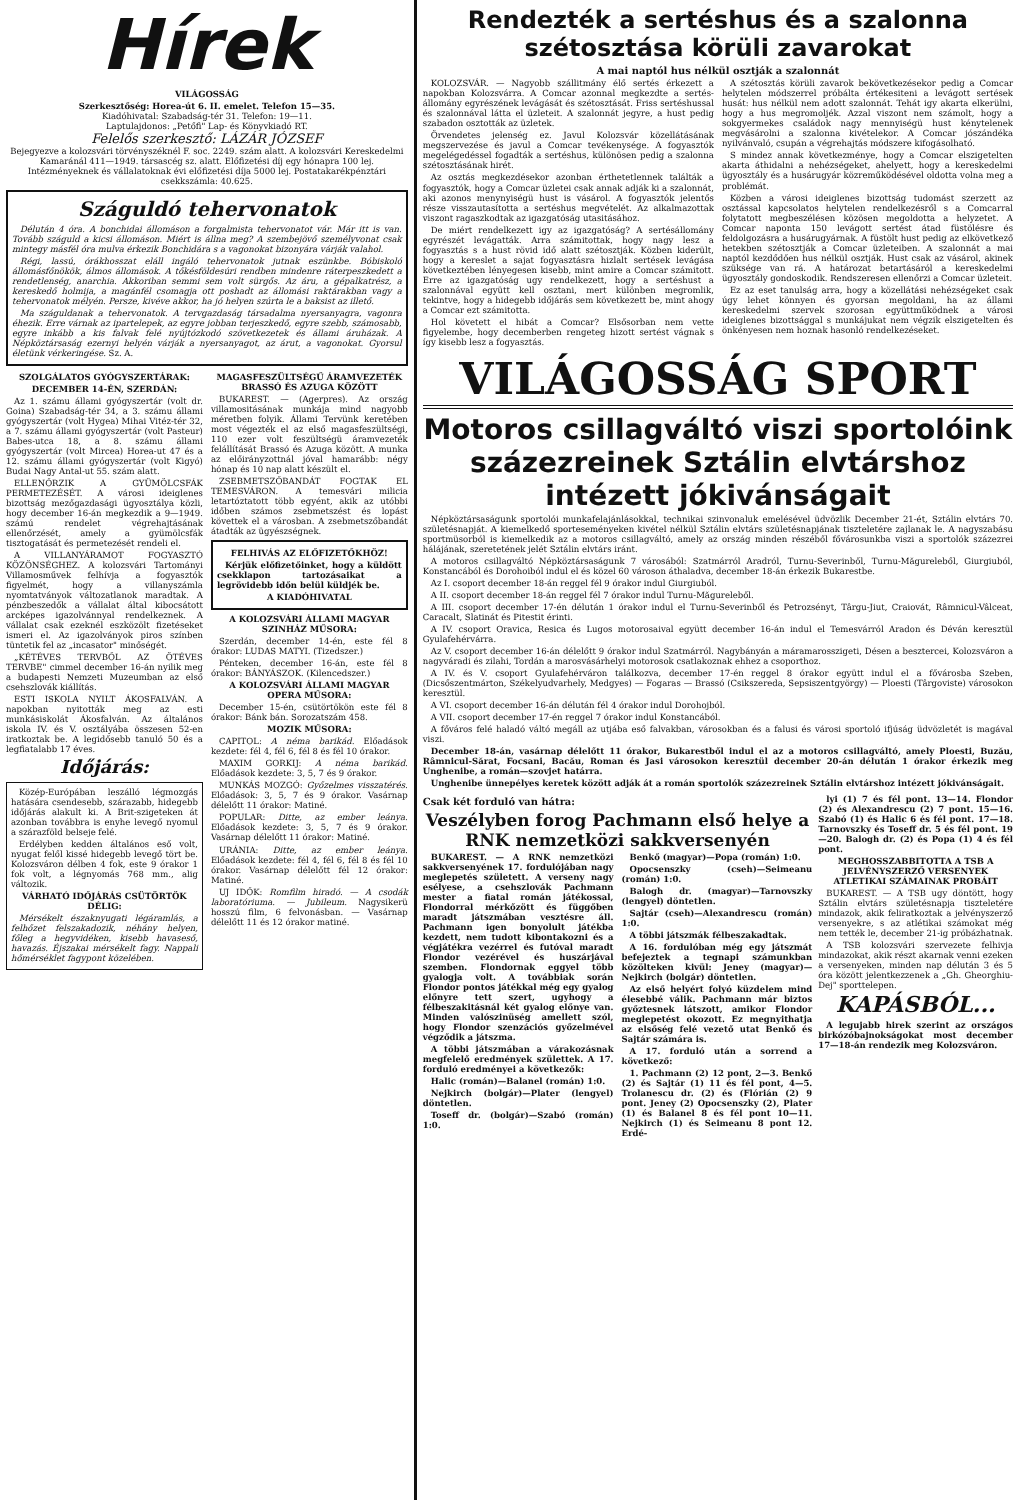Hírek
VILÁGOSSÁG
Szerkesztőség: Horea-út 6. II. emelet. Telefon 15—35.
Kiadóhivatal: Szabadság-tér 31. Telefon: 19—11.
Laptulajdonos: „Petőfi" Lap- és Könyvkiadó RT.
Felelős szerkesztő: LÁZÁR JÓZSEF
Bejegyezve a kolozsvári törvényszéknél F. soc. 2249. szám alatt. A kolozsvári Kereskedelmi Kamaránál 411—1949. társascég sz. alatt. Előfizetési díj egy hónapra 100 lej. Intézményeknek és vállalatoknak évi előfizetési díja 5000 lej. Postatakarékpénztári csekkszámla: 40.625.
Száguldó tehervonatok
Délután 4 óra. A bonchidai állomáson a forgalmista tehervonatot vár. Már itt is van. Tovább száguld a kicsi állomáson. Miért is állna meg? A szembejövő személyvonat csak mintegy másfél óra mulva érkezik Bonchidára s a vagonokat bizonyára várják valahol.
Régi, lassú, órákhosszat eláll ingáló tehervonatok jutnak eszünkbe. Bóbiskoló állomásfőnökök, álmos állomások. A tőkésföldesúri rendben mindenre ráterpeszkedett a rendetlenség, anarchia. Akkoriban semmi sem volt sürgős. Az áru, a gépalkatrész, a kereskedő holmija, a magánfél csomagja ott poshadt az állomási raktárakban vagy a tehervonatok mélyén. Persze, kivéve akkor, ha jó helyen szúrta le a baksist az illető.
Ma száguldanak a tehervonatok. A tervgazdaság társadalma nyersanyagra, vagonra éhezik. Erre várnak az ipartelepek, az egyre jobban terjeszkedő, egyre szebb, számosabb, egyre inkább a kis falvak felé nyújtózkodó szövetkezetek és állami áruházak. A Népköztársaság ezernyi helyén várják a nyersanyagot, az árut, a vagonokat. Gyorsul életünk vérkeringése. Sz. A.
SZOLGÁLATOS GYÓGYSZERTÁRAK:
DECEMBER 14-ÉN, SZERDÁN:
Az 1. számu állami gyógyszertár (volt dr. Goina) Szabadság-tér 34, a 3. számu állami gyógyszertár (volt Hygea) Mihai Vitéz-tér 32, a 7. számu állami gyógyszertár (volt Pasteur) Babes-utca 18, a 8. számu állami gyógyszertár (volt Mircea) Horea-ut 47 és a 12. számu állami gyógyszertár (volt Kigyó) Budai Nagy Antal-ut 55. szám alatt.
ELLENŐRZIK A GYÜMÖLCSFÁK PERMETEZÉSÉT. A városi ideiglenes bizottság mezőgazdasági ügyosztálya közli, hogy december 16-án megkezdik a 9—1949. számú rendelet végrehajtásának ellenőrzését, amely a gyümölcsfák tisztogatását és permetezését rendeli el.
A VILLANYÁRAMOT FOGYASZTÓ KÖZÖNSÉGHEZ. A kolozsvári Tartományi Villamosművek felhívja a fogyasztók figyelmét, hogy a villanyszámla nyomtatványok változatlanok maradtak. A pénzbeszedők a vállalat által kibocsátott arcképes igazolvánnyal rendelkeznek. A vállalat csak ezeknél eszközölt fizetéseket ismeri el. Az igazolványok piros színben tüntetik fel az „incasator" minőségét.
„KÉTÉVES TERVBŐL AZ ÖTÉVES TERVBE" cimmel december 16-án nyilik meg a budapesti Nemzeti Muzeumban az első csehszlovák kiállítás.
ESTI ISKOLA NYILT ÁKOSFALVÁN. A napokban nyitották meg az esti munkásiskolát Ákosfalván. Az általános iskola IV. és V. osztályába összesen 52-en iratkoztak be. A legidősebb tanuló 50 és a legfiatalabb 17 éves.
Időjárás:
Közép-Európában leszálló légmozgás hatására csendesebb, szárazabb, hidegebb időjárás alakult ki. A Brit-szigeteken át azonban továbbra is enyhe levegő nyomul a szárazföld belseje felé.
Erdélyben kedden általános eső volt, nyugat felől kissé hidegebb levegő tört be. Kolozsváron délben 4 fok, este 9 órakor 1 fok volt, a légnyomás 768 mm., alig változik.
VÁRHATÓ IDŐJÁRÁS CSÜTÖRTÖK DÉLIG:
Mérsékelt északnyugati légáramlás, a felhőzet felszakadozik, néhány helyen, főleg a hegyvidéken, kisebb havaseső, havazás. Éjszakai mérsékelt fagy. Nappali hőmérséklet fagypont közelében.
MAGASFESZÜLTSÉGŰ ÁRAMVEZETÉK BRASSÓ ÉS AZUGA KÖZÖTT
BUKAREST. — (Agerpres). Az ország villamositásának munkája mind nagyobb méretben folyik. Állami Tervünk keretében most végezték el az első magasfeszültségi, 110 ezer volt feszültségü áramvezeték felállítását Brassó és Azuga között. A munka az előirányzottnál jóval hamarább: négy hónap és 10 nap alatt készült el.
ZSEBMETSZŐBANDÁT FOGTAK EL TEMESVÁRON. A temesvári milicia letartóztatott több egyént, akik az utóbbi időben számos zsebmetszést és lopást követtek el a városban. A zsebmetszőbandát átadták az ügyészségnek.
FELHIVÁS AZ ELŐFIZETŐKHÖZ!
Kérjük előfizetőinket, hogy a küldött csekklapon tartozásaikat a legrövidebb időn belül küldjék be.
A KIADÓHIVATAL
A KOLOZSVÁRI ÁLLAMI MAGYAR SZINHÁZ MŰSORA:
Szerdán, december 14-én, este fél 8 órakor: LUDAS MATYI. (Tizedszer.)
Pénteken, december 16-án, este fél 8 órakor: BÁNYÁSZOK. (Kilencedszer.)
A KOLOZSVÁRI ÁLLAMI MAGYAR OPERA MŰSORA:
December 15-én, csütörtökön este fél 8 órakor: Bánk bán. Sorozatszám 458.
MOZIK MŰSORA:
CAPITOL: A néma barikád. Előadások kezdete: fél 4, fél 6, fél 8 és fél 10 órakor.
MAXIM GORKIJ: A néma barikád. Előadások kezdete: 3, 5, 7 és 9 órakor.
MUNKÁS MOZGÓ: Győzelmes visszatérés. Előadások: 3, 5, 7 és 9 órakor. Vasárnap délelőtt 11 órakor: Matiné.
POPULAR: Ditte, az ember leánya. Előadások kezdete: 3, 5, 7 és 9 órakor. Vasárnap délelőtt 11 órakor: Matiné.
URÁNIA: Ditte, az ember leánya. Előadások kezdete: fél 4, fél 6, fél 8 és fél 10 órakor. Vasárnap délelőtt fél 12 órakor: Matiné.
UJ IDŐK: Romfilm hiradó. — A csodák laboratóriuma. — Jubileum. Nagysikerü hosszú film, 6 felvonásban. — Vasárnap délelőtt 11 és 12 órakor matiné.
Rendezték a sertéshus és a szalonna szétosztása körüli zavarokat
A mai naptól hus nélkül osztják a szalonnát
KOLOZSVÁR. — Nagyobb szállitmány élő sertés érkezett a napokban Kolozsvárra. A Comcar azonnal megkezdte a sertés-állomány egyrészének levágását és szétosztását. Friss sertéshussal és szalonnával látta el üzleteit. A szalonnát jegyre, a hust pedig szabadon osztották az üzletek.
Örvendetes jelenség ez. Javul Kolozsvár közellátásának megszervezése és javul a Comcar tevékenysége. A fogyasztók megelégedéssel fogadták a sertéshus, különösen pedig a szalonna szétosztásának hirét.
Az osztás megkezdésekor azonban érthetetlennek találták a fogyasztók, hogy a Comcar üzletei csak annak adják ki a szalonnát, aki azonos menynyiségü hust is vásárol. A fogyasztók jelentős része visszautasította a sertéshus megvételét. Az alkalmazottak viszont ragaszkodtak az igazgatóság utasitásához.
De miért rendelkezett igy az igazgatóság? A sertésállomány egyrészét levágatták. Arra számitottak, hogy nagy lesz a fogyasztás s a hust rövid idő alatt szétosztják. Közben kiderült, hogy a kereslet a sajat fogyasztásra hizlalt sertések levágása következtében lényegesen kisebb, mint amire a Comcar számitott. Erre az igazgatóság ugy rendelkezett, hogy a sertéshust a szalonnával együtt kell osztani, mert különben megromlik, tekintve, hogy a hidegebb időjárás sem következett be, mint ahogy a Comcar ezt számitotta.
Hol követett el hibát a Comcar? Elsősorban nem vette figyelembe, hogy decemberben rengeteg hizott sertést vágnak s így kisebb lesz a fogyasztás.
A szétosztás körüli zavarok bekövetkezésekor pedig a Comcar helytelen módszerrel próbálta értékesiteni a levágott sertések husát: hus nélkül nem adott szalonnát. Tehát igy akarta elkerülni, hogy a hus megromoljék. Azzal viszont nem számolt, hogy a sokgyermekes családok nagy mennyiségü hust kénytelenek megvásárolni a szalonna kivételekor. A Comcar jószándéka nyilvánvaló, csupán a végrehajtás módszere kifogásolható.
S mindez annak következménye, hogy a Comcar elszigetelten akarta áthidalni a nehézségeket, ahelyett, hogy a kereskedelmi ügyosztály és a husárugyár közreműködésével oldotta volna meg a problémát.
Közben a városi ideiglenes bizottság tudomást szerzett az osztással kapcsolatos helytelen rendelkezésről s a Comcarral folytatott megbeszélésen közösen megoldotta a helyzetet. A Comcar naponta 150 levágott sertést átad füstölésre és feldolgozásra a husárugyárnak. A füstölt hust pedig az elkövetkező hetekben szétosztják a Comcar üzleteiben. A szalonnát a mai naptól kezdődően hus nélkül osztják. Hust csak az vásárol, akinek szüksége van rá. A határozat betartásáról a kereskedelmi ügyosztály gondoskodik. Rendszeresen ellenőrzi a Comcar üzleteit.
Ez az eset tanulság arra, hogy a közellátási nehézségeket csak úgy lehet könnyen és gyorsan megoldani, ha az állami kereskedelmi szervek szorosan együttműködnek a városi ideiglenes bizottsággal s munkájukat nem végzik elszigetelten és önkényesen nem hoznak hasonló rendelkezéseket.
VILÁGOSSÁG SPORT
Motoros csillagváltó viszi sportolóink százezreinek Sztálin elvtárshoz intézett jókivánságait
Népköztársaságunk sportolói munkafelajánlásokkal, technikai szinvonaluk emelésével üdvözlik December 21-ét, Sztálin elvtárs 70. születésnapját. A kiemelkedő sporteseményeken kivétel nélkül Sztálin elvtárs születésnapjának tiszteletére zajlanak le. A nagyszabásu sportmüsorból is kiemelkedik az a motoros csillagváltó, amely az ország minden részéből fővárosunkba viszi a sportolók százezrei hálájának, szeretetének jelét Sztálin elvtárs iránt.
A motoros csillagváltó Népköztársaságunk 7 városából: Szatmárról Aradról, Turnu-Severinből, Turnu-Măgureleből, Giurgiuból, Konstancából és Dorohoiból indul el és közel 60 városon áthaladva, december 18-án érkezik Bukarestbe.
Az I. csoport december 18-án reggel fél 9 órakor indul Giurgiuból.
A II. csoport december 18-án reggel fél 7 órakor indul Turnu-Măgureleből.
A III. csoport december 17-én délután 1 órakor indul el Turnu-Severinből és Petrozsényt, Târgu-Jiut, Craiovát, Râmnicul-Vâlceat, Caracalt, Slatinát és Pitestit érinti.
A IV. csoport Oravica, Resica és Lugos motorosaival együtt december 16-án indul el Temesvárról Aradon és Déván keresztül Gyulafehérvárra.
Az V. csoport december 16-án délelőtt 9 órakor indul Szatmárról. Nagybányán a máramarosszigeti, Désen a besztercei, Kolozsváron a nagyváradi és zilahi, Tordán a marosvásárhelyi motorosok csatlakoznak ehhez a csoporthoz.
A IV. és V. csoport Gyulafehérváron találkozva, december 17-én reggel 8 órakor együtt indul el a fővárosba Szeben, (Dicsőszentmárton, Székelyudvarhely, Medgyes) — Fogaras — Brassó (Csikszereda, Sepsiszentgyörgy) — Ploesti (Târgoviste) városokon keresztül.
A VI. csoport december 16-án délután fél 4 órakor indul Dorohojból.
A VII. csoport december 17-én reggel 7 órakor indul Konstancából.
A főváros felé haladó váltó megáll az utjába eső falvakban, városokban és a falusi és városi sportoló ifjúság üdvözletét is magával viszi.
December 18-án, vasárnap délelőtt 11 órakor, Bukarestből indul el az a motoros csillagváltó, amely Ploesti, Buzău, Râmnicul-Sărat, Focsani, Bacău, Roman és Jasi városokon keresztül december 20-án délután 1 órakor érkezik meg Unghenibe, a román—szovjet határra.
Unghenibe ünnepélyes keretek között adják át a román sportolók százezreinek Sztálin elvtárshoz intézett jókivánságait.
Csak két forduló van hátra:
Veszélyben forog Pachmann első helye a RNK nemzetközi sakkversenyén
BUKAREST. — A RNK nemzetközi sakkversenyének 17. fordulójában nagy meglepetés született. A verseny nagy esélyese, a csehszlovák Pachmann mester a fiatal román játékossal, Flondorral mérkőzött és függőben maradt játszmában vesztésre áll. Pachmann igen bonyolult játékba kezdett, nem tudott kibontakozni és a végjátékra vezérrel és futóval maradt Flondor vezérével és huszárjával szemben. Flondornak eggyel több gyalogja volt. A továbbiak során Flondor pontos játékkal még egy gyalog előnyre tett szert, ugyhogy a félbeszakitásnál két gyalog előnye van. Minden valószinüség amellett szól, hogy Flondor szenzációs győzelmével végződik a játszma.
A többi játszmában a várakozásnak megfelelő eredmények születtek. A 17. forduló eredményei a következők:
Halic (román)—Balanel (román) 1:0.
Nejkirch (bolgár)—Plater (lengyel) döntetlen.
Toseff dr. (bolgár)—Szabó (román) 1:0.
Benkő (magyar)—Popa (román) 1:0.
Opocsenszky (cseh)—Seimeanu (román) 1:0.
Balogh dr. (magyar)—Tarnovszky (lengyel) döntetlen.
Sajtár (cseh)—Alexandrescu (román) 1:0.
A többi játszmák félbeszakadtak.
A 16. fordulóban még egy játszmát befejeztek a tegnapi számunkban közölteken kivül: Jeney (magyar)—Nejkirch (bolgár) döntetlen.
Az első helyért folyó küzdelem mind élesebbé válik. Pachmann már biztos győztesnek látszott, amikor Flondor meglepetést okozott. Ez megnyithatja az elsőség felé vezető utat Benkő és Sajtár számára is.
A 17. forduló után a sorrend a következő:
1. Pachmann (2) 12 pont, 2—3. Benkő (2) és Sajtár (1) 11 és fél pont, 4—5. Trolanescu dr. (2) és (Flórián (2) 9 pont. Jeney (2) Opocsenszky (2), Plater (1) és Balanel 8 és fél pont 10—11. Nejkirch (1) és Seimeanu 8 pont 12. Erdé-
lyi (1) 7 és fél pont. 13—14. Flondor (2) és Alexandrescu (2) 7 pont. 15—16. Szabó (1) és Halic 6 és fél pont. 17—18. Tarnovszky és Toseff dr. 5 és fél pont. 19—20. Balogh dr. (2) és Popa (1) 4 és fél pont.
MEGHOSSZABBITOTTA A TSB A JELVÉNYSZERZŐ VERSENYEK ATLETIKAI SZÁMAINAK PROBÁIT
BUKAREST. — A TSB ugy döntött, hogy Sztálin elvtárs születésnapja tiszteletére mindazok, akik feliratkoztak a jelvényszerző versenyekre, s az atlétikai számokat még nem tették le, december 21-ig próbázhatnak.
A TSB kolozsvári szervezete felhivja mindazokat, akik részt akarnak venni ezeken a versenyeken, minden nap délután 3 és 5 óra között jelentkezzenek a „Gh. Gheorghiu-Dej" sporttelepen.
KAPÁSBÓL...
A legujabb hirek szerint az országos birkózóbajnokságokat most december 17—18-án rendezik meg Kolozsváron.